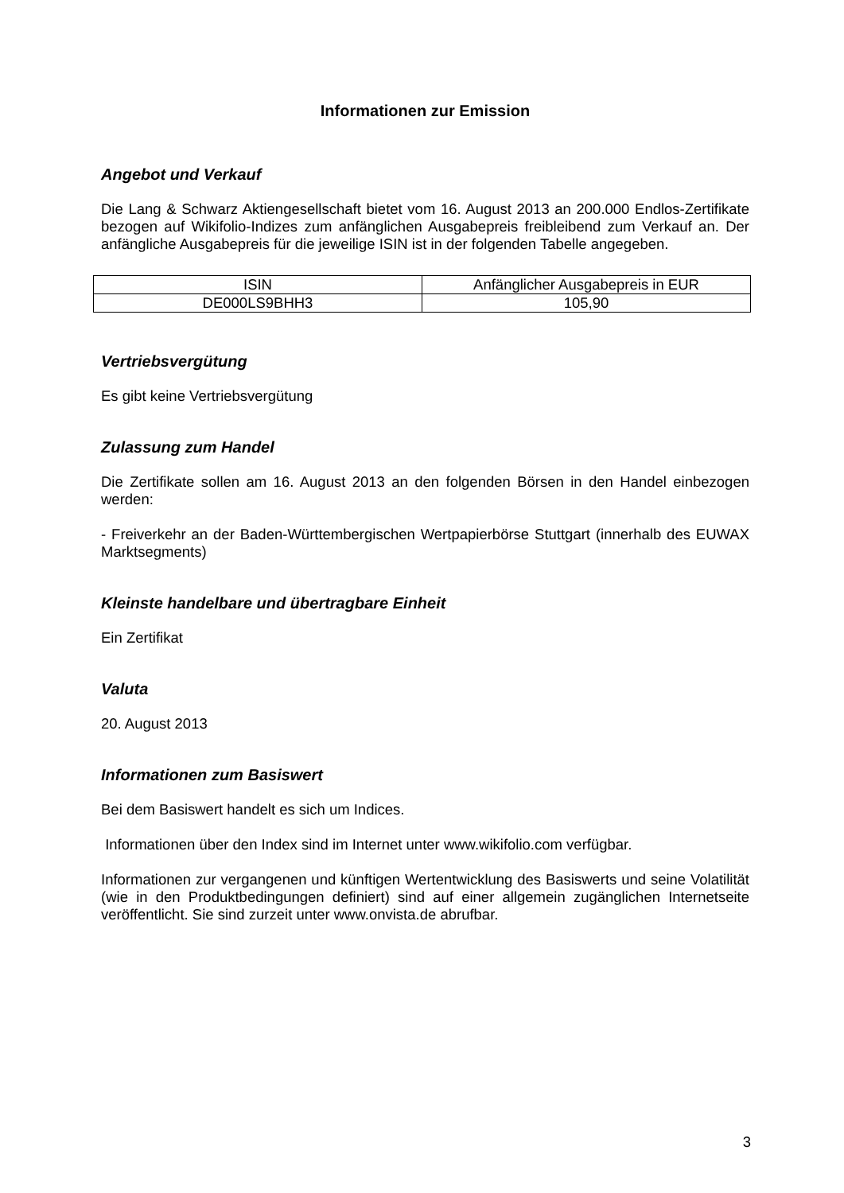Informationen zur Emission
Angebot und Verkauf
Die Lang & Schwarz Aktiengesellschaft bietet vom 16. August 2013 an 200.000 Endlos-Zertifikate bezogen auf Wikifolio-Indizes zum anfänglichen Ausgabepreis freibleibend zum Verkauf an. Der anfängliche Ausgabepreis für die jeweilige ISIN ist in der folgenden Tabelle angegeben.
| ISIN | Anfänglicher Ausgabepreis in EUR |
| DE000LS9BHH3 | 105,90 |
Vertriebsvergütung
Es gibt keine Vertriebsvergütung
Zulassung zum Handel
Die Zertifikate sollen am 16. August 2013 an den folgenden Börsen in den Handel einbezogen werden:
- Freiverkehr an der Baden-Württembergischen Wertpapierbörse Stuttgart (innerhalb des EUWAX Marktsegments)
Kleinste handelbare und übertragbare Einheit
Ein Zertifikat
Valuta
20. August 2013
Informationen zum Basiswert
Bei dem Basiswert handelt es sich um Indices.
Informationen über den Index sind im Internet unter www.wikifolio.com verfügbar.
Informationen zur vergangenen und künftigen Wertentwicklung des Basiswerts und seine Volatilität (wie in den Produktbedingungen definiert) sind auf einer allgemein zugänglichen Internetseite veröffentlicht. Sie sind zurzeit unter www.onvista.de abrufbar.
3